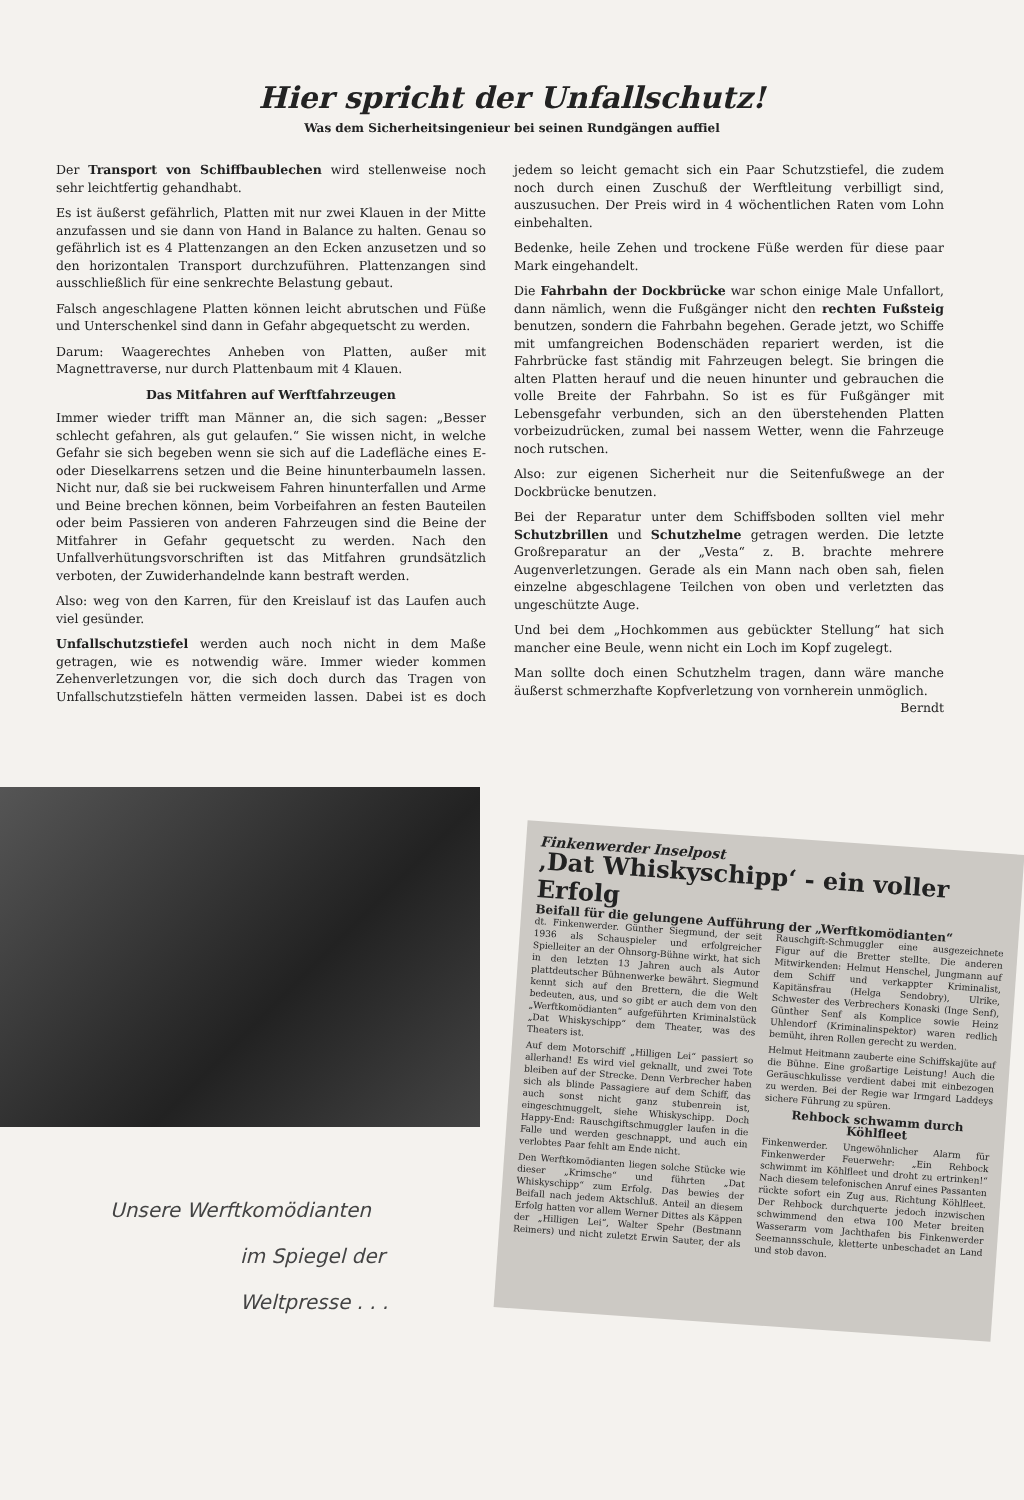Hier spricht der Unfallschutz!
Was dem Sicherheitsingenieur bei seinen Rundgängen auffiel
Der Transport von Schiffbaublechen wird stellenweise noch sehr leichtfertig gehandhabt.
Es ist äußerst gefährlich, Platten mit nur zwei Klauen in der Mitte anzufassen und sie dann von Hand in Balance zu halten. Genau so gefährlich ist es 4 Plattenzangen an den Ecken anzusetzen und so den horizontalen Transport durchzuführen. Plattenzangen sind ausschließlich für eine senkrechte Belastung gebaut.
Falsch angeschlagene Platten können leicht abrutschen und Füße und Unterschenkel sind dann in Gefahr abgequetscht zu werden.
Darum: Waagerechtes Anheben von Platten, außer mit Magnettraverse, nur durch Plattenbaum mit 4 Klauen.
Das Mitfahren auf Werftfahrzeugen
Immer wieder trifft man Männer an, die sich sagen: „Besser schlecht gefahren, als gut gelaufen.“ Sie wissen nicht, in welche Gefahr sie sich begeben wenn sie sich auf die Ladefläche eines E- oder Dieselkarrens setzen und die Beine hinunterbaumeln lassen. Nicht nur, daß sie bei ruckweisem Fahren hinunterfallen und Arme und Beine brechen können, beim Vorbeifahren an festen Bauteilen oder beim Passieren von anderen Fahrzeugen sind die Beine der Mitfahrer in Gefahr gequetscht zu werden. Nach den Unfallverhütungsvorschriften ist das Mitfahren grundsätzlich verboten, der Zuwiderhandelnde kann bestraft werden.
Also: weg von den Karren, für den Kreislauf ist das Laufen auch viel gesünder.
Unfallschutzstiefel werden auch noch nicht in dem Maße getragen, wie es notwendig wäre. Immer wieder kommen Zehenverletzungen vor, die sich doch durch das Tragen von Unfallschutzstiefeln hätten vermeiden lassen. Dabei ist es doch jedem so leicht gemacht sich ein Paar Schutzstiefel, die zudem noch durch einen Zuschuß der Werftleitung verbilligt sind, auszusuchen. Der Preis wird in 4 wöchentlichen Raten vom Lohn einbehalten.
Bedenke, heile Zehen und trockene Füße werden für diese paar Mark eingehandelt.
Die Fahrbahn der Dockbrücke war schon einige Male Unfallort, dann nämlich, wenn die Fußgänger nicht den rechten Fußsteig benutzen, sondern die Fahrbahn begehen. Gerade jetzt, wo Schiffe mit umfangreichen Bodenschäden repariert werden, ist die Fahrbrücke fast ständig mit Fahrzeugen belegt. Sie bringen die alten Platten herauf und die neuen hinunter und gebrauchen die volle Breite der Fahrbahn. So ist es für Fußgänger mit Lebensgefahr verbunden, sich an den überstehenden Platten vorbeizudrücken, zumal bei nassem Wetter, wenn die Fahrzeuge noch rutschen.
Also: zur eigenen Sicherheit nur die Seitenfußwege an der Dockbrücke benutzen.
Bei der Reparatur unter dem Schiffsboden sollten viel mehr Schutzbrillen und Schutzhelme getragen werden. Die letzte Großreparatur an der „Vesta“ z. B. brachte mehrere Augenverletzungen. Gerade als ein Mann nach oben sah, fielen einzelne abgeschlagene Teilchen von oben und verletzten das ungeschützte Auge.
Und bei dem „Hochkommen aus gebückter Stellung“ hat sich mancher eine Beule, wenn nicht ein Loch im Kopf zugelegt.
Man sollte doch einen Schutzhelm tragen, dann wäre manche äußerst schmerzhafte Kopfverletzung von vornherein unmöglich. Berndt
Unsere Werftkomödianten
im Spiegel der
Weltpresse . . .
Finkenwerder Inselpost
‚Dat Whiskyschipp‘ - ein voller Erfolg
Beifall für die gelungene Aufführung der „Werftkomödianten“
dt. Finkenwerder. Günther Siegmund, der seit 1936 als Schauspieler und erfolgreicher Spielleiter an der Ohnsorg-Bühne wirkt, hat sich in den letzten 13 Jahren auch als Autor plattdeutscher Bühnenwerke bewährt. Siegmund kennt sich auf den Brettern, die die Welt bedeuten, aus, und so gibt er auch dem von den „Werftkomödianten“ aufgeführten Kriminalstück „Dat Whiskyschipp“ dem Theater, was des Theaters ist.
Auf dem Motorschiff „Hilligen Lei“ passiert so allerhand! Es wird viel geknallt, und zwei Tote bleiben auf der Strecke. Denn Verbrecher haben sich als blinde Passagiere auf dem Schiff, das auch sonst nicht ganz stubenrein ist, eingeschmuggelt, siehe Whiskyschipp. Doch Happy-End: Rauschgiftschmuggler laufen in die Falle und werden geschnappt, und auch ein verlobtes Paar fehlt am Ende nicht.
Den Werftkomödianten liegen solche Stücke wie dieser „Krimsche“ und führten „Dat Whiskyschipp“ zum Erfolg. Das bewies der Beifall nach jedem Aktschluß. Anteil an diesem Erfolg hatten vor allem Werner Dittes als Käppen der „Hilligen Lei“, Walter Spehr (Bestmann Reimers) und nicht zuletzt Erwin Sauter, der als Rauschgift-Schmuggler eine ausgezeichnete Figur auf die Bretter stellte. Die anderen Mitwirkenden: Helmut Henschel, Jungmann auf dem Schiff und verkappter Kriminalist, Kapitänsfrau (Helga Sendobry), Ulrike, Schwester des Verbrechers Konaski (Inge Senf), Günther Senf als Komplice sowie Heinz Uhlendorf (Kriminalinspektor) waren redlich bemüht, ihren Rollen gerecht zu werden.
Helmut Heitmann zauberte eine Schiffskajüte auf die Bühne. Eine großartige Leistung! Auch die Geräuschkulisse verdient dabei mit einbezogen zu werden. Bei der Regie war Irmgard Laddeys sichere Führung zu spüren.
Rehbock schwamm durch Köhlfleet
Finkenwerder. Ungewöhnlicher Alarm für Finkenwerder Feuerwehr: „Ein Rehbock schwimmt im Köhlfleet und droht zu ertrinken!“ Nach diesem telefonischen Anruf eines Passanten rückte sofort ein Zug aus. Richtung Köhlfleet. Der Rehbock durchquerte jedoch inzwischen schwimmend den etwa 100 Meter breiten Wasserarm vom Jachthafen bis Finkenwerder Seemannsschule, kletterte unbeschadet an Land und stob davon.